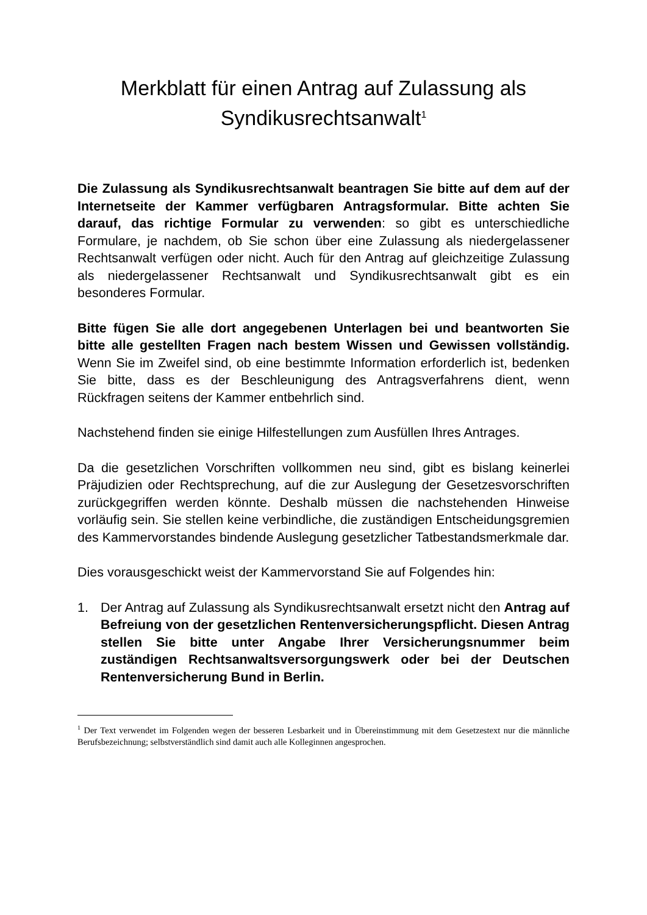Merkblatt für einen Antrag auf Zulassung als Syndikusrechtsanwalt<sup>1</sup>
Die Zulassung als Syndikusrechtsanwalt beantragen Sie bitte auf dem auf der Internetseite der Kammer verfügbaren Antragsformular. Bitte achten Sie darauf, das richtige Formular zu verwenden: so gibt es unterschiedliche Formulare, je nachdem, ob Sie schon über eine Zulassung als niedergelassener Rechtsanwalt verfügen oder nicht. Auch für den Antrag auf gleichzeitige Zulassung als niedergelassener Rechtsanwalt und Syndikusrechtsanwalt gibt es ein besonderes Formular.
Bitte fügen Sie alle dort angegebenen Unterlagen bei und beantworten Sie bitte alle gestellten Fragen nach bestem Wissen und Gewissen vollständig. Wenn Sie im Zweifel sind, ob eine bestimmte Information erforderlich ist, bedenken Sie bitte, dass es der Beschleunigung des Antragsverfahrens dient, wenn Rückfragen seitens der Kammer entbehrlich sind.
Nachstehend finden sie einige Hilfestellungen zum Ausfüllen Ihres Antrages.
Da die gesetzlichen Vorschriften vollkommen neu sind, gibt es bislang keinerlei Präjudizien oder Rechtsprechung, auf die zur Auslegung der Gesetzesvorschriften zurückgegriffen werden könnte. Deshalb müssen die nachstehenden Hinweise vorläufig sein. Sie stellen keine verbindliche, die zuständigen Entscheidungsgremien des Kammervorstandes bindende Auslegung gesetzlicher Tatbestandsmerkmale dar.
Dies vorausgeschickt weist der Kammervorstand Sie auf Folgendes hin:
1. Der Antrag auf Zulassung als Syndikusrechtsanwalt ersetzt nicht den Antrag auf Befreiung von der gesetzlichen Rentenversicherungspflicht. Diesen Antrag stellen Sie bitte unter Angabe Ihrer Versicherungsnummer beim zuständigen Rechtsanwaltsversorgungswerk oder bei der Deutschen Rentenversicherung Bund in Berlin.
<sup>1</sup> Der Text verwendet im Folgenden wegen der besseren Lesbarkeit und in Übereinstimmung mit dem Gesetzestext nur die männliche Berufsbezeichnung; selbstverständlich sind damit auch alle Kolleginnen angesprochen.